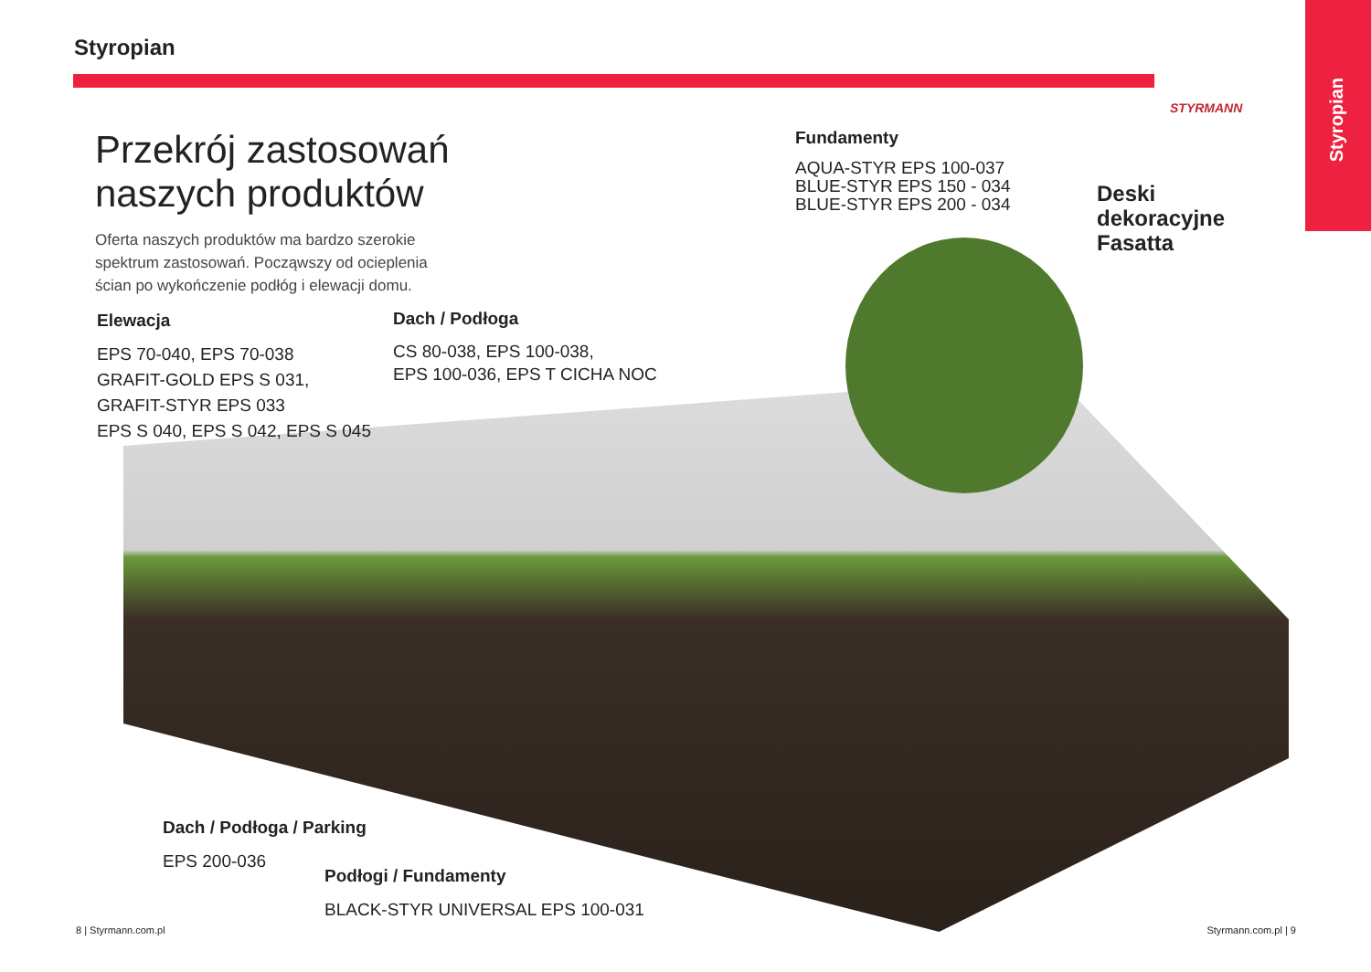Styropian
Styropian STYRMANN
Przekrój zastosowań
naszych produktów
Oferta naszych produktów ma bardzo szerokie spektrum zastosowań. Począwszy od ocieplenia ścian po wykończenie podłóg i elewacji domu.
Elewacja
EPS 70-040, EPS 70-038
GRAFIT-GOLD EPS S 031,
GRAFIT-STYR EPS 033
EPS S 040, EPS S 042, EPS S 045
Dach / Podłoga
CS 80-038, EPS 100-038,
EPS 100-036, EPS T CICHA NOC
Fundamenty
AQUA-STYR EPS 100-037
BLUE-STYR EPS 150 - 034
BLUE-STYR EPS 200 - 034
Deski
dekoracyjne
Fasatta
Dach / Podłoga / Parking
EPS 200-036
Podłogi / Fundamenty
BLACK-STYR UNIVERSAL EPS 100-031
8 | Styrmann.com.pl Styrmann.com.pl | 9